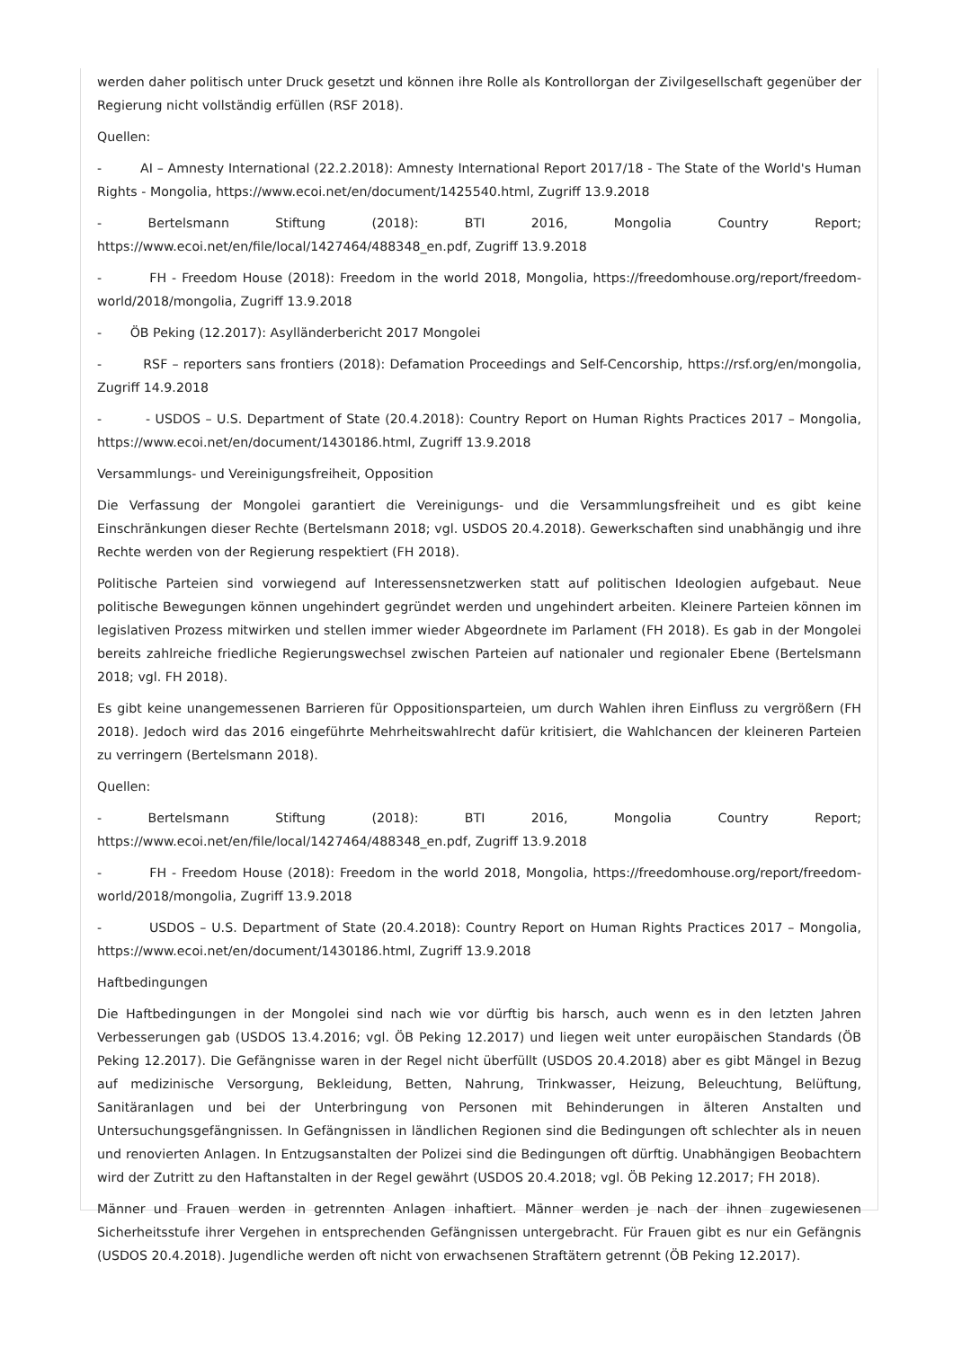werden daher politisch unter Druck gesetzt und können ihre Rolle als Kontrollorgan der Zivilgesellschaft gegenüber der Regierung nicht vollständig erfüllen (RSF 2018).
Quellen:
- AI – Amnesty International (22.2.2018): Amnesty International Report 2017/18 - The State of the World's Human Rights - Mongolia, https://www.ecoi.net/en/document/1425540.html, Zugriff 13.9.2018
- Bertelsmann Stiftung (2018): BTI 2016, Mongolia Country Report; https://www.ecoi.net/en/file/local/1427464/488348_en.pdf, Zugriff 13.9.2018
- FH - Freedom House (2018): Freedom in the world 2018, Mongolia, https://freedomhouse.org/report/freedom-world/2018/mongolia, Zugriff 13.9.2018
- ÖB Peking (12.2017): Asylländerbericht 2017 Mongolei
- RSF – reporters sans frontiers (2018): Defamation Proceedings and Self-Cencorship, https://rsf.org/en/mongolia, Zugriff 14.9.2018
- - USDOS – U.S. Department of State (20.4.2018): Country Report on Human Rights Practices 2017 – Mongolia, https://www.ecoi.net/en/document/1430186.html, Zugriff 13.9.2018
Versammlungs- und Vereinigungsfreiheit, Opposition
Die Verfassung der Mongolei garantiert die Vereinigungs- und die Versammlungsfreiheit und es gibt keine Einschränkungen dieser Rechte (Bertelsmann 2018; vgl. USDOS 20.4.2018). Gewerkschaften sind unabhängig und ihre Rechte werden von der Regierung respektiert (FH 2018).
Politische Parteien sind vorwiegend auf Interessensnetzwerken statt auf politischen Ideologien aufgebaut. Neue politische Bewegungen können ungehindert gegründet werden und ungehindert arbeiten. Kleinere Parteien können im legislativen Prozess mitwirken und stellen immer wieder Abgeordnete im Parlament (FH 2018). Es gab in der Mongolei bereits zahlreiche friedliche Regierungswechsel zwischen Parteien auf nationaler und regionaler Ebene (Bertelsmann 2018; vgl. FH 2018).
Es gibt keine unangemessenen Barrieren für Oppositionsparteien, um durch Wahlen ihren Einfluss zu vergrößern (FH 2018). Jedoch wird das 2016 eingeführte Mehrheitswahlrecht dafür kritisiert, die Wahlchancen der kleineren Parteien zu verringern (Bertelsmann 2018).
Quellen:
- Bertelsmann Stiftung (2018): BTI 2016, Mongolia Country Report; https://www.ecoi.net/en/file/local/1427464/488348_en.pdf, Zugriff 13.9.2018
- FH - Freedom House (2018): Freedom in the world 2018, Mongolia, https://freedomhouse.org/report/freedom-world/2018/mongolia, Zugriff 13.9.2018
- USDOS – U.S. Department of State (20.4.2018): Country Report on Human Rights Practices 2017 – Mongolia, https://www.ecoi.net/en/document/1430186.html, Zugriff 13.9.2018
Haftbedingungen
Die Haftbedingungen in der Mongolei sind nach wie vor dürftig bis harsch, auch wenn es in den letzten Jahren Verbesserungen gab (USDOS 13.4.2016; vgl. ÖB Peking 12.2017) und liegen weit unter europäischen Standards (ÖB Peking 12.2017). Die Gefängnisse waren in der Regel nicht überfüllt (USDOS 20.4.2018) aber es gibt Mängel in Bezug auf medizinische Versorgung, Bekleidung, Betten, Nahrung, Trinkwasser, Heizung, Beleuchtung, Belüftung, Sanitäranlagen und bei der Unterbringung von Personen mit Behinderungen in älteren Anstalten und Untersuchungsgefängnissen. In Gefängnissen in ländlichen Regionen sind die Bedingungen oft schlechter als in neuen und renovierten Anlagen. In Entzugsanstalten der Polizei sind die Bedingungen oft dürftig. Unabhängigen Beobachtern wird der Zutritt zu den Haftanstalten in der Regel gewährt (USDOS 20.4.2018; vgl. ÖB Peking 12.2017; FH 2018).
Männer und Frauen werden in getrennten Anlagen inhaftiert. Männer werden je nach der ihnen zugewiesenen Sicherheitsstufe ihrer Vergehen in entsprechenden Gefängnissen untergebracht. Für Frauen gibt es nur ein Gefängnis (USDOS 20.4.2018). Jugendliche werden oft nicht von erwachsenen Straftätern getrennt (ÖB Peking 12.2017).